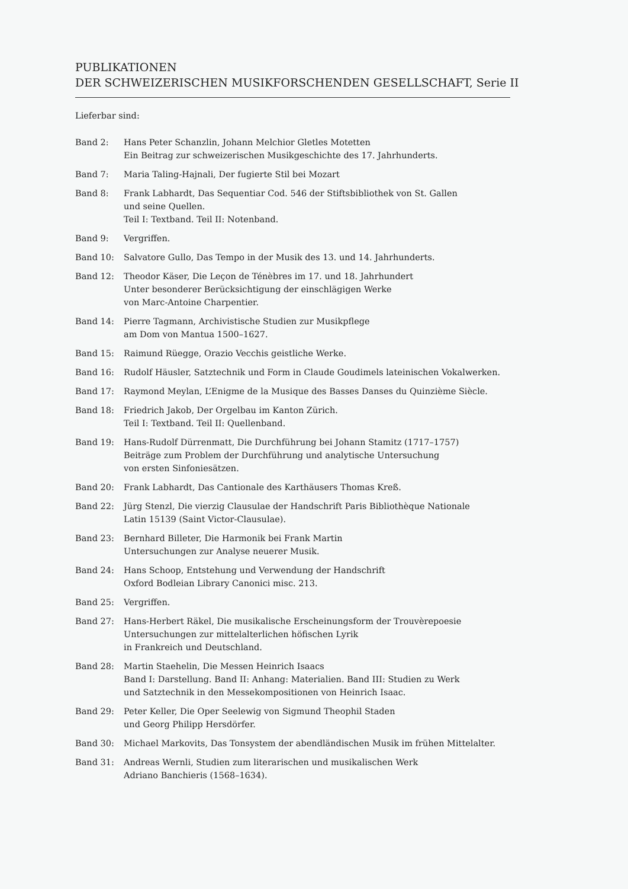PUBLIKATIONEN
DER SCHWEIZERISCHEN MUSIKFORSCHENDEN GESELLSCHAFT, Serie II
Lieferbar sind:
Band 2: Hans Peter Schanzlin, Johann Melchior Gletles Motetten
Ein Beitrag zur schweizerischen Musikgeschichte des 17. Jahrhunderts.
Band 7: Maria Taling-Hajnali, Der fugierte Stil bei Mozart
Band 8: Frank Labhardt, Das Sequentiar Cod. 546 der Stiftsbibliothek von St. Gallen
und seine Quellen.
Teil I: Textband. Teil II: Notenband.
Band 9: Vergriffen.
Band 10: Salvatore Gullo, Das Tempo in der Musik des 13. und 14. Jahrhunderts.
Band 12: Theodor Käser, Die Leçon de Ténèbres im 17. und 18. Jahrhundert
Unter besonderer Berücksichtigung der einschlägigen Werke
von Marc-Antoine Charpentier.
Band 14: Pierre Tagmann, Archivistische Studien zur Musikpflege
am Dom von Mantua 1500–1627.
Band 15: Raimund Rüegge, Orazio Vecchis geistliche Werke.
Band 16: Rudolf Häusler, Satztechnik und Form in Claude Goudimels lateinischen Vokalwerken.
Band 17: Raymond Meylan, L’Enigme de la Musique des Basses Danses du Quinzième Siècle.
Band 18: Friedrich Jakob, Der Orgelbau im Kanton Zürich.
Teil I: Textband. Teil II: Quellenband.
Band 19: Hans-Rudolf Dürrenmatt, Die Durchführung bei Johann Stamitz (1717–1757)
Beiträge zum Problem der Durchführung und analytische Untersuchung
von ersten Sinfoniesätzen.
Band 20: Frank Labhardt, Das Cantionale des Karthäusers Thomas Kreß.
Band 22: Jürg Stenzl, Die vierzig Clausulae der Handschrift Paris Bibliothèque Nationale
Latin 15139 (Saint Victor-Clausulae).
Band 23: Bernhard Billeter, Die Harmonik bei Frank Martin
Untersuchungen zur Analyse neuerer Musik.
Band 24: Hans Schoop, Entstehung und Verwendung der Handschrift
Oxford Bodleian Library Canonici misc. 213.
Band 25: Vergriffen.
Band 27: Hans-Herbert Räkel, Die musikalische Erscheinungsform der Trouvèrepoesie
Untersuchungen zur mittelalterlichen höfischen Lyrik
in Frankreich und Deutschland.
Band 28: Martin Staehelin, Die Messen Heinrich Isaacs
Band I: Darstellung. Band II: Anhang: Materialien. Band III: Studien zu Werk
und Satztechnik in den Messekompositionen von Heinrich Isaac.
Band 29: Peter Keller, Die Oper Seelewig von Sigmund Theophil Staden
und Georg Philipp Hersdörfer.
Band 30: Michael Markovits, Das Tonsystem der abendländischen Musik im frühen Mittelalter.
Band 31: Andreas Wernli, Studien zum literarischen und musikalischen Werk
Adriano Banchieris (1568–1634).